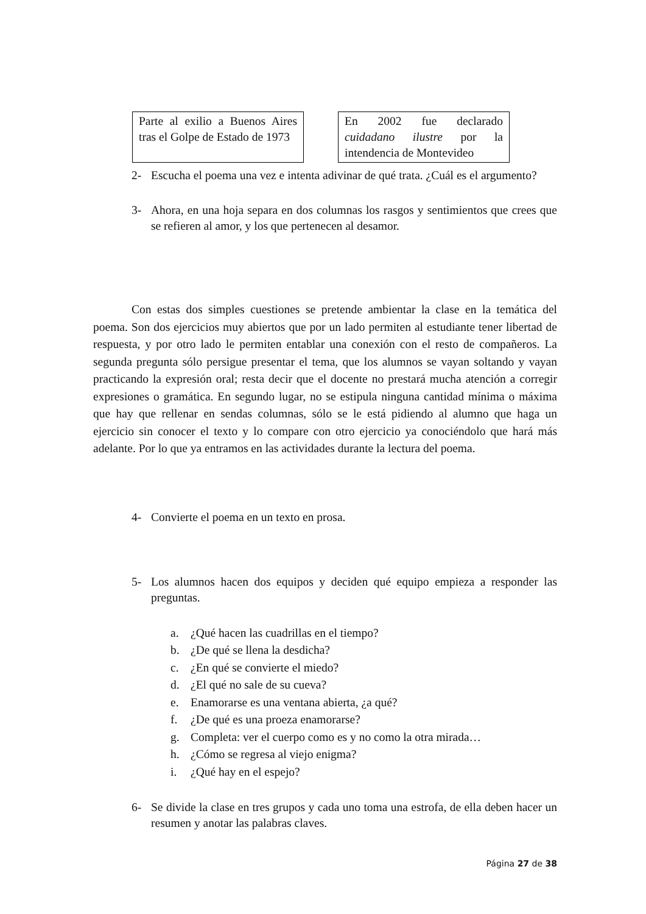Parte al exilio a Buenos Aires tras el Golpe de Estado de 1973
En 2002 fue declarado cuidadano ilustre por la intendencia de Montevideo
2- Escucha el poema una vez e intenta adivinar de qué trata. ¿Cuál es el argumento?
3- Ahora, en una hoja separa en dos columnas los rasgos y sentimientos que crees que se refieren al amor, y los que pertenecen al desamor.
Con estas dos simples cuestiones se pretende ambientar la clase en la temática del poema. Son dos ejercicios muy abiertos que por un lado permiten al estudiante tener libertad de respuesta, y por otro lado le permiten entablar una conexión con el resto de compañeros. La segunda pregunta sólo persigue presentar el tema, que los alumnos se vayan soltando y vayan practicando la expresión oral; resta decir que el docente no prestará mucha atención a corregir expresiones o gramática. En segundo lugar, no se estipula ninguna cantidad mínima o máxima que hay que rellenar en sendas columnas, sólo se le está pidiendo al alumno que haga un ejercicio sin conocer el texto y lo compare con otro ejercicio ya conociéndolo que hará más adelante. Por lo que ya entramos en las actividades durante la lectura del poema.
4- Convierte el poema en un texto en prosa.
5- Los alumnos hacen dos equipos y deciden qué equipo empieza a responder las preguntas.
a. ¿Qué hacen las cuadrillas en el tiempo?
b. ¿De qué se llena la desdicha?
c. ¿En qué se convierte el miedo?
d. ¿El qué no sale de su cueva?
e. Enamorarse es una ventana abierta, ¿a qué?
f. ¿De qué es una proeza enamorarse?
g. Completa: ver el cuerpo como es y no como la otra mirada…
h. ¿Cómo se regresa al viejo enigma?
i. ¿Qué hay en el espejo?
6- Se divide la clase en tres grupos y cada uno toma una estrofa, de ella deben hacer un resumen y anotar las palabras claves.
Página 27 de 38